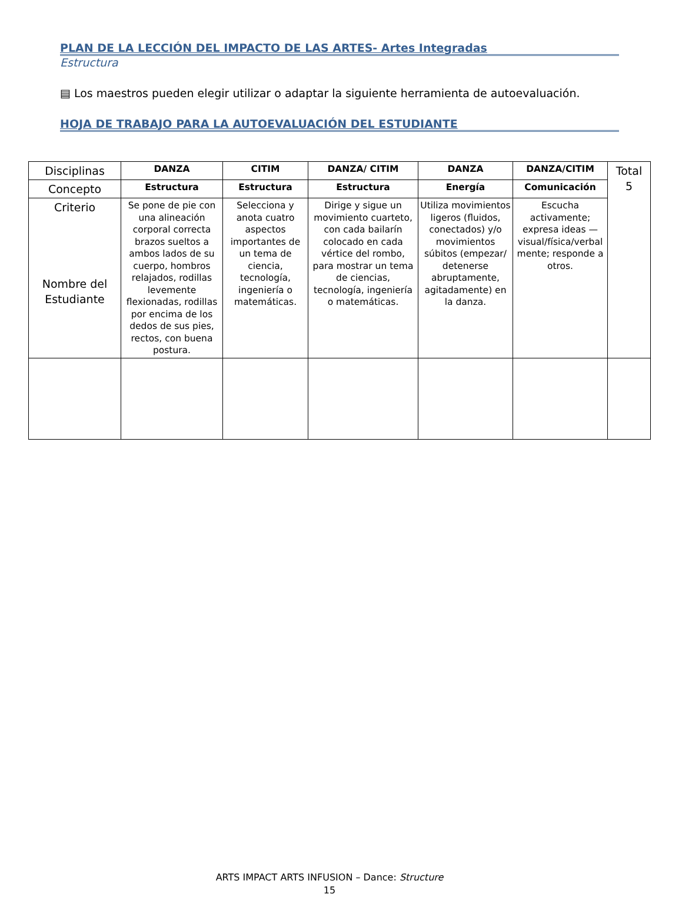PLAN DE LA LECCIÓN DEL IMPACTO DE LAS ARTES- Artes Integradas
Estructura
▤ Los maestros pueden elegir utilizar o adaptar la siguiente herramienta de autoevaluación.
HOJA DE TRABAJO PARA LA AUTOEVALUACIÓN DEL ESTUDIANTE
| Disciplinas | DANZA | CITIM | DANZA/ CITIM | DANZA | DANZA/CITIM | Total 5 |
| Concepto | Estructura | Estructura | Estructura | Energía | Comunicación | |
| Criterio Nombre del Estudiante | Se pone de pie con una alineación corporal correcta brazos sueltos a ambos lados de su cuerpo, hombros relajados, rodillas levemente flexionadas, rodillas por encima de los dedos de sus pies, rectos, con buena postura. | Selecciona y anota cuatro aspectos importantes de un tema de ciencia, tecnología, ingeniería o matemáticas. | Dirige y sigue un movimiento cuarteto, con cada bailarín colocado en cada vértice del rombo, para mostrar un tema de ciencias, tecnología, ingeniería o matemáticas. | Utiliza movimientos ligeros (fluidos, conectados) y/o movimientos súbitos (empezar/ detenerse abruptamente, agitadamente) en la danza. | Escucha activamente; expresa ideas — visual/física/verbal mente; responde a otros. | |
ARTS IMPACT ARTS INFUSION – Dance: Structure
15